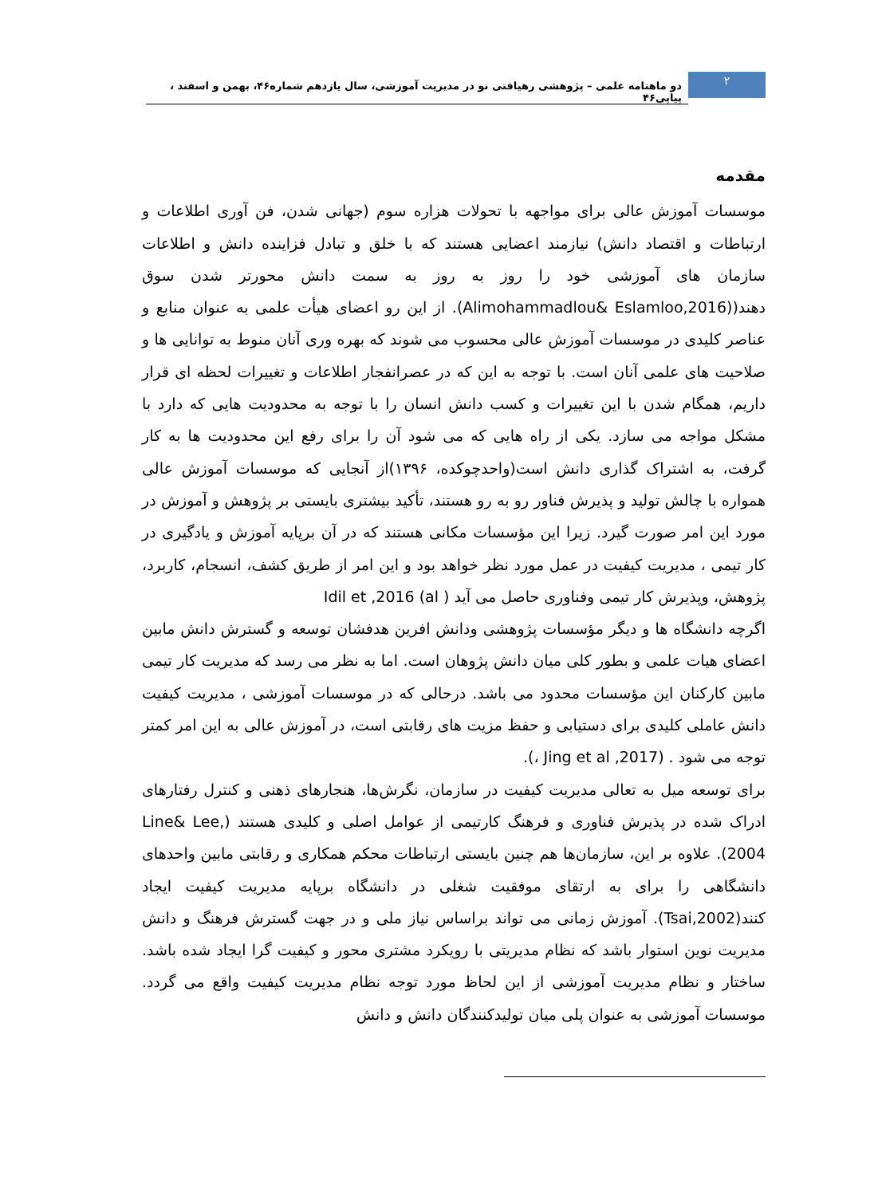۲
دو ماهنامه علمی – پژوهشی رهیافتی نو در مدیریت آموزشی، سال یازدهم شماره۴۶، بهمن و اسفند ، پیاپی۴۶
مقدمه
موسسات آموزش عالی برای مواجهه با تحولات هزاره سوم (جهانی شدن، فن آوری اطلاعات و ارتباطات و اقتصاد دانش) نیازمند اعضایی هستند که با خلق و تبادل فزاینده دانش و اطلاعات سازمان های آموزشی خود را روز به روز به سمت دانش محورتر شدن سوق دهند((Alimohammadlou& Eslamloo,2016). از این رو اعضای هیأت علمی به عنوان منابع و عناصر کلیدی در موسسات آموزش عالی محسوب می شوند که بهره وری آنان منوط به توانایی ها و صلاحیت های علمی آنان است. با توجه به این که در عصرانفجار اطلاعات و تغییرات لحظه ای قرار داریم، همگام شدن با این تغییرات و کسب دانش انسان را با توجه به محدودیت هایی که دارد با مشکل مواجه می سازد. یکی از راه هایی که می شود آن را برای رفع این محدودیت ها به کار گرفت، به اشتراک گذاری دانش است(واحدچوکده، ۱۳۹۶)از آنجایی که موسسات آموزش عالی همواره با چالش تولید و پذیرش فناور رو به رو هستند، تأکید بیشتری بایستی بر پژوهش و آموزش در مورد این امر صورت گیرد. زیرا این مؤسسات مکانی هستند که در آن برپایه آموزش و یادگیری در کار تیمی ، مدیریت کیفیت در عمل مورد نظر خواهد بود و این امر از طریق کشف، انسجام، کاربرد، پژوهش، وپذیرش کار تیمی وفناوری حاصل می آید ( Idil et ,2016 (al
اگرچه دانشگاه ها و دیگر مؤسسات پژوهشی ودانش افرین هدفشان توسعه و گسترش دانش مابین اعضای هیات علمی و بطور کلی میان دانش پژوهان است. اما به نظر می رسد که مدیریت کار تیمی مابین کارکنان این مؤسسات محدود می باشد. درحالی که در موسسات آموزشی ، مدیریت کیفیت دانش عاملی کلیدی برای دستیابی و حفظ مزیت های رقابتی است، در آموزش عالی به این امر کمتر توجه می شود . (Jing et al ,2017 ،).
برای توسعه میل به تعالی مدیریت کیفیت در سازمان، نگرش‌ها، هنجارهای ذهنی و کنترل رفتارهای ادراک شده در پذیرش فناوری و فرهنگ کارتیمی از عوامل اصلی و کلیدی هستند (Line& Lee, 2004). علاوه بر این، سازمان‌ها هم چنین بایستی ارتباطات محکم همکاری و رقابتی مابین واحدهای دانشگاهی را برای به ارتقای موفقیت شغلی در دانشگاه برپایه مدیریت کیفیت ایجاد کنند(Tsai,2002). آموزش زمانی می تواند براساس نیاز ملی و در جهت گسترش فرهنگ و دانش مدیریت نوین استوار باشد که نظام مدیریتی با رویکرد مشتری محور و کیفیت گرا ایجاد شده باشد. ساختار و نظام مدیریت آموزشی از این لحاظ مورد توجه نظام مدیریت کیفیت واقع می گردد. موسسات آموزشی به عنوان پلی میان تولیدکنندگان دانش و دانش